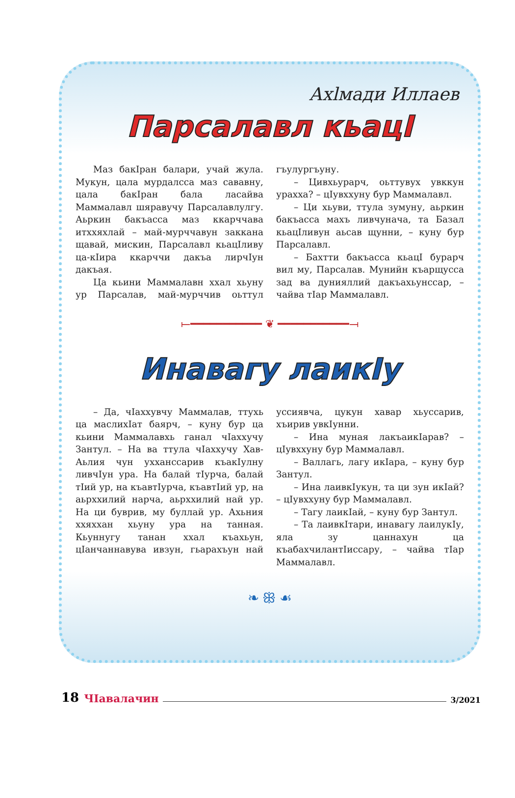Ахlмади Иллаев
Парсалавл кьацI
Маз бакIран балари, учай жула. Мукун, цала мурдалсса маз сававну, цала бакIран бала ласайва Маммалавл шяравучу Парсалавлулгу. Аьркин бакъасса маз ккарччава итххяхлай – май-мурччавун заккана щавай, мискин, Парсалавл кьацIливу ца-кIира ккарччи дакъа лирчIун дакъая.
Ца кьини Маммалавн ххал хьуну ур Парсалав, май-мурччив оьттул гъулургъуну.
– Цивхьурарч, оьттувух увккун урахха? – цIувххуну бур Маммалавл.
– Ци хьуви, ттула зумуну, аьркин бакъасса махъ ливчунача, та Базал кьацIливун аьсав щунни, – куну бур Парсалавл.
– Бахтти бакъасса кьацI бурарч вил му, Парсалав. Мунийн къарщусса зад ва дунияллий дакъахьунссар, – чайва тIар Маммалавл.
⟝━━━━━━━━━━━ ❦ ━━━━━━━━━━━⟞
Инавагу лаикIу
– Да, чIаххувчу Маммалав, ттухь ца маслихIат баярч, – куну бур ца кьини Маммалавхь ганал чIаххучу Зантул. – На ва ттула чIаххучу Хав-Аьлия чун ухханссарив къакIулну ливчIун ура. На балай тIурча, балай тIий ур, на къавтIурча, къавтIий ур, на аьрххилий нарча, аьрххилий най ур. На ци буврив, му буллай ур. Ахьния ххяххан хьуну ура на танная. Кьуннугу танан ххал къахьун, цIанчаннавува ивзун, гьарахъун най уссиявча, цукун хавар хьуссарив, хъирив увкIунни.
– Ина муная лакъаикIарав? – цIувххуну бур Маммалавл.
– Валлагь, лагу икIара, – куну бур Зантул.
– Ина лаивкIукун, та ци зун икIай? – цIувххуну бур Маммалавл.
– Тагу лаикIай, – куну бур Зантул.
– Та лаивкIтари, инавагу лаилукIу, яла зу цаннахун ца къабахчилантIиссару, – чайва тIар Маммалавл.
❧ ꕥ ☙
18 ЧIавалачин 3/2021